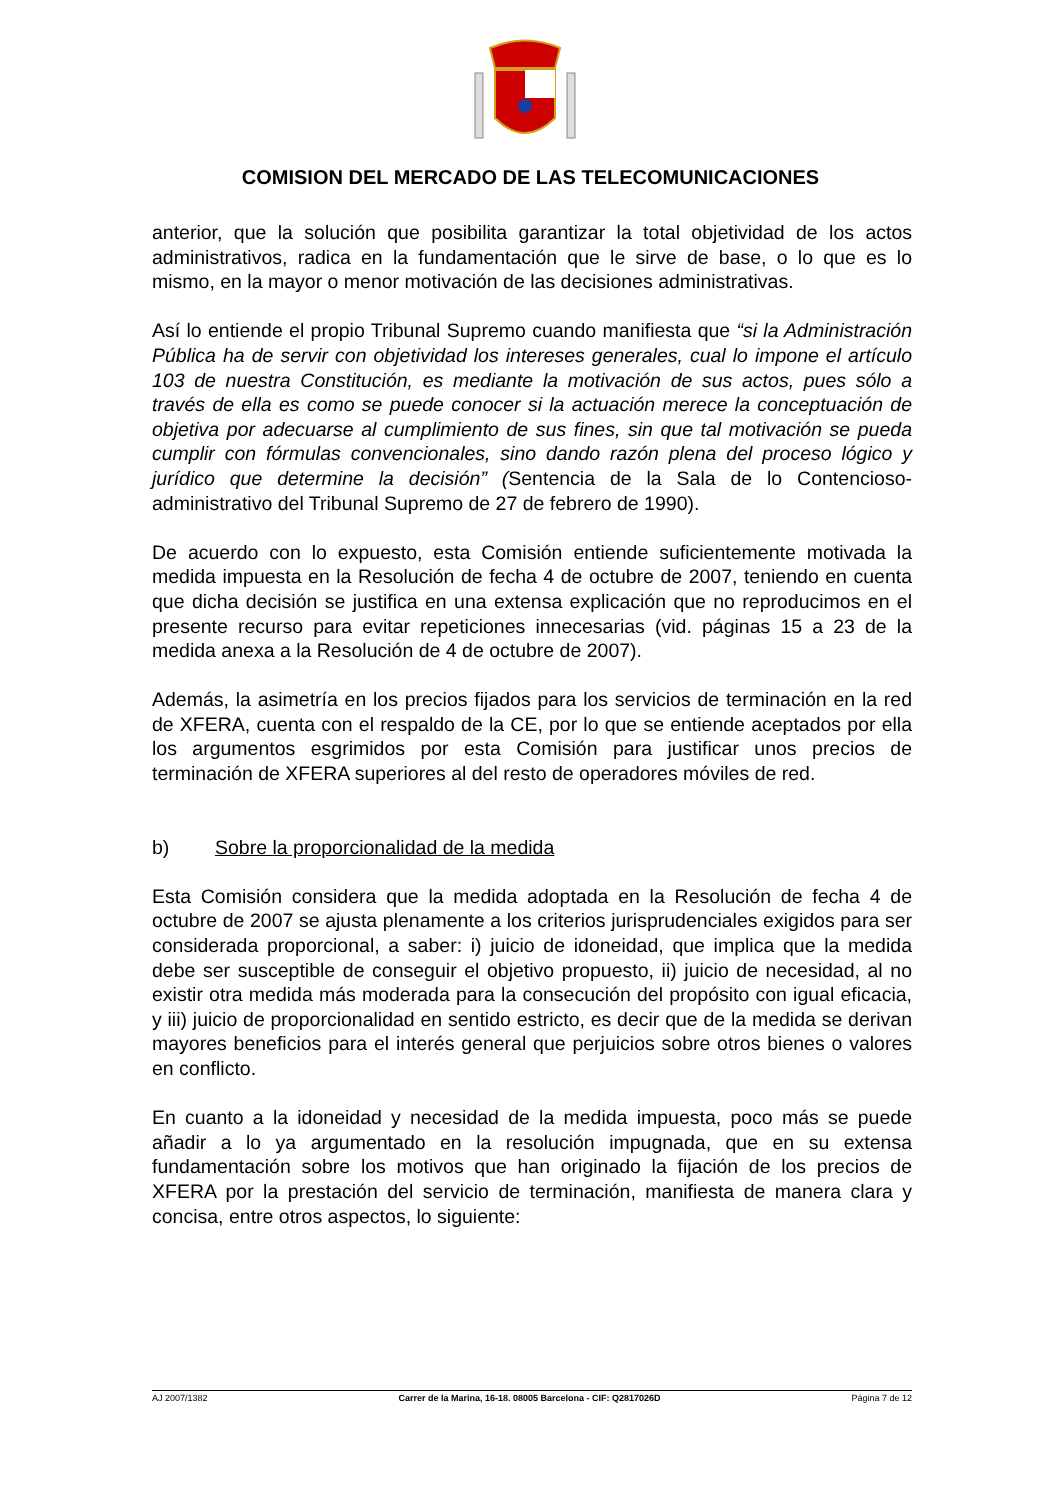COMISION DEL MERCADO DE LAS TELECOMUNICACIONES
anterior, que la solución que posibilita garantizar la total objetividad de los actos administrativos, radica en la fundamentación que le sirve de base, o lo que es lo mismo, en la mayor o menor motivación de las decisiones administrativas.
Así lo entiende el propio Tribunal Supremo cuando manifiesta que “si la Administración Pública ha de servir con objetividad los intereses generales, cual lo impone el artículo 103 de nuestra Constitución, es mediante la motivación de sus actos, pues sólo a través de ella es como se puede conocer si la actuación merece la conceptuación de objetiva por adecuarse al cumplimiento de sus fines, sin que tal motivación se pueda cumplir con fórmulas convencionales, sino dando razón plena del proceso lógico y jurídico que determine la decisión” (Sentencia de la Sala de lo Contencioso-administrativo del Tribunal Supremo de 27 de febrero de 1990).
De acuerdo con lo expuesto, esta Comisión entiende suficientemente motivada la medida impuesta en la Resolución de fecha 4 de octubre de 2007, teniendo en cuenta que dicha decisión se justifica en una extensa explicación que no reproducimos en el presente recurso para evitar repeticiones innecesarias (vid. páginas 15 a 23 de la medida anexa a la Resolución de 4 de octubre de 2007).
Además, la asimetría en los precios fijados para los servicios de terminación en la red de XFERA, cuenta con el respaldo de la CE, por lo que se entiende aceptados por ella los argumentos esgrimidos por esta Comisión para justificar unos precios de terminación de XFERA superiores al del resto de operadores móviles de red.
b) Sobre la proporcionalidad de la medida
Esta Comisión considera que la medida adoptada en la Resolución de fecha 4 de octubre de 2007 se ajusta plenamente a los criterios jurisprudenciales exigidos para ser considerada proporcional, a saber: i) juicio de idoneidad, que implica que la medida debe ser susceptible de conseguir el objetivo propuesto, ii) juicio de necesidad, al no existir otra medida más moderada para la consecución del propósito con igual eficacia, y iii) juicio de proporcionalidad en sentido estricto, es decir que de la medida se derivan mayores beneficios para el interés general que perjuicios sobre otros bienes o valores en conflicto.
En cuanto a la idoneidad y necesidad de la medida impuesta, poco más se puede añadir a lo ya argumentado en la resolución impugnada, que en su extensa fundamentación sobre los motivos que han originado la fijación de los precios de XFERA por la prestación del servicio de terminación, manifiesta de manera clara y concisa, entre otros aspectos, lo siguiente:
AJ 2007/1382 Carrer de la Marina, 16-18. 08005 Barcelona - CIF: Q2817026D Página 7 de 12